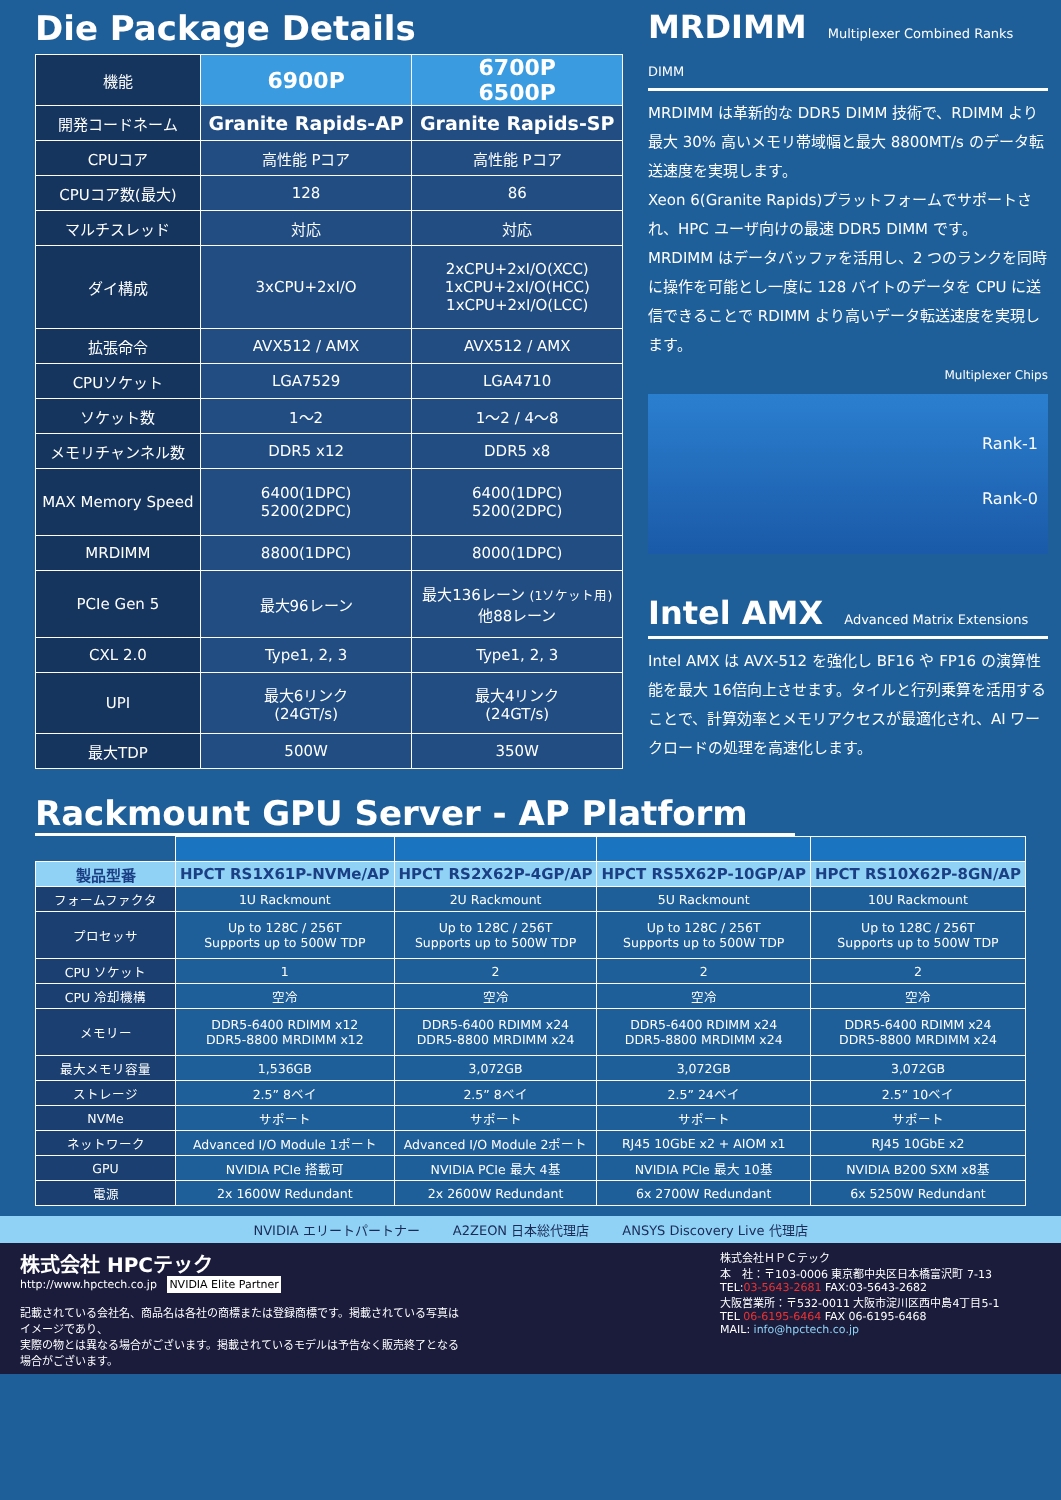Die Package Details
| 機能 | 6900P | 6700P 6500P |
| 開発コードネーム | Granite Rapids-AP | Granite Rapids-SP |
| CPUコア | 高性能 Pコア | 高性能 Pコア |
| CPUコア数(最大) | 128 | 86 |
| マルチスレッド | 対応 | 対応 |
| ダイ構成 | 3xCPU+2xI/O | 2xCPU+2xI/O(XCC) 1xCPU+2xI/O(HCC) 1xCPU+2xI/O(LCC) |
| 拡張命令 | AVX512 / AMX | AVX512 / AMX |
| CPUソケット | LGA7529 | LGA4710 |
| ソケット数 | 1～2 | 1～2 / 4～8 |
| メモリチャンネル数 | DDR5 x12 | DDR5 x8 |
| MAX Memory Speed | 6400(1DPC) 5200(2DPC) | 6400(1DPC) 5200(2DPC) |
| MRDIMM | 8800(1DPC) | 8000(1DPC) |
| PCIe Gen 5 | 最大96レーン | 最大136レーン (1ソケット用) 他88レーン |
| CXL 2.0 | Type1, 2, 3 | Type1, 2, 3 |
| UPI | 最大6リンク (24GT/s) | 最大4リンク (24GT/s) |
| 最大TDP | 500W | 350W |
MRDIMM Multiplexer Combined Ranks DIMM
MRDIMM は革新的な DDR5 DIMM 技術で、RDIMM より最大 30% 高いメモリ帯域幅と最大 8800MT/s のデータ転送速度を実現します。
Xeon 6(Granite Rapids)プラットフォームでサポートされ、HPC ユーザ向けの最速 DDR5 DIMM です。
MRDIMM はデータバッファを活用し、2 つのランクを同時に操作を可能とし一度に 128 バイトのデータを CPU に送信できることで RDIMM より高いデータ転送速度を実現します。
Multiplexer Chips
Rank-1
Rank-0
Intel AMX Advanced Matrix Extensions
Intel AMX は AVX-512 を強化し BF16 や FP16 の演算性能を最大 16倍向上させます。タイルと行列乗算を活用することで、計算効率とメモリアクセスが最適化され、AI ワークロードの処理を高速化します。
Rackmount GPU Server - AP Platform
| 製品型番 | HPCT RS1X61P-NVMe/AP | HPCT RS2X62P-4GP/AP | HPCT RS5X62P-10GP/AP | HPCT RS10X62P-8GN/AP |
| フォームファクタ | 1U Rackmount | 2U Rackmount | 5U Rackmount | 10U Rackmount |
| プロセッサ | Up to 128C / 256T Supports up to 500W TDP | Up to 128C / 256T Supports up to 500W TDP | Up to 128C / 256T Supports up to 500W TDP | Up to 128C / 256T Supports up to 500W TDP |
| CPU ソケット | 1 | 2 | 2 | 2 |
| CPU 冷却機構 | 空冷 | 空冷 | 空冷 | 空冷 |
| メモリー | DDR5-6400 RDIMM x12 DDR5-8800 MRDIMM x12 | DDR5-6400 RDIMM x24 DDR5-8800 MRDIMM x24 | DDR5-6400 RDIMM x24 DDR5-8800 MRDIMM x24 | DDR5-6400 RDIMM x24 DDR5-8800 MRDIMM x24 |
| 最大メモリ容量 | 1,536GB | 3,072GB | 3,072GB | 3,072GB |
| ストレージ | 2.5” 8ベイ | 2.5” 8ベイ | 2.5” 24ベイ | 2.5” 10ベイ |
| NVMe | サポート | サポート | サポート | サポート |
| ネットワーク | Advanced I/O Module 1ポート | Advanced I/O Module 2ポート | RJ45 10GbE x2 + AIOM x1 | RJ45 10GbE x2 |
| GPU | NVIDIA PCIe 搭載可 | NVIDIA PCIe 最大 4基 | NVIDIA PCIe 最大 10基 | NVIDIA B200 SXM x8基 |
| 電源 | 2x 1600W Redundant | 2x 2600W Redundant | 6x 2700W Redundant | 6x 5250W Redundant |
NVIDIA エリートパートナー A2ZEON 日本総代理店 ANSYS Discovery Live 代理店
株式会社 HPCテック
http://www.hpctech.co.jp NVIDIA Elite Partner
記載されている会社名、商品名は各社の商標または登録商標です。掲載されている写真はイメージであり、
実際の物とは異なる場合がございます。掲載されているモデルは予告なく販売終了となる場合がございます。
株式会社ＨＰＣテック
本　社：〒103-0006 東京都中央区日本橋富沢町 7-13
TEL:03-5643-2681 FAX:03-5643-2682
大阪営業所：〒532-0011 大阪市淀川区西中島4丁目5-1
TEL 06-6195-6464 FAX 06-6195-6468
MAIL: info@hpctech.co.jp